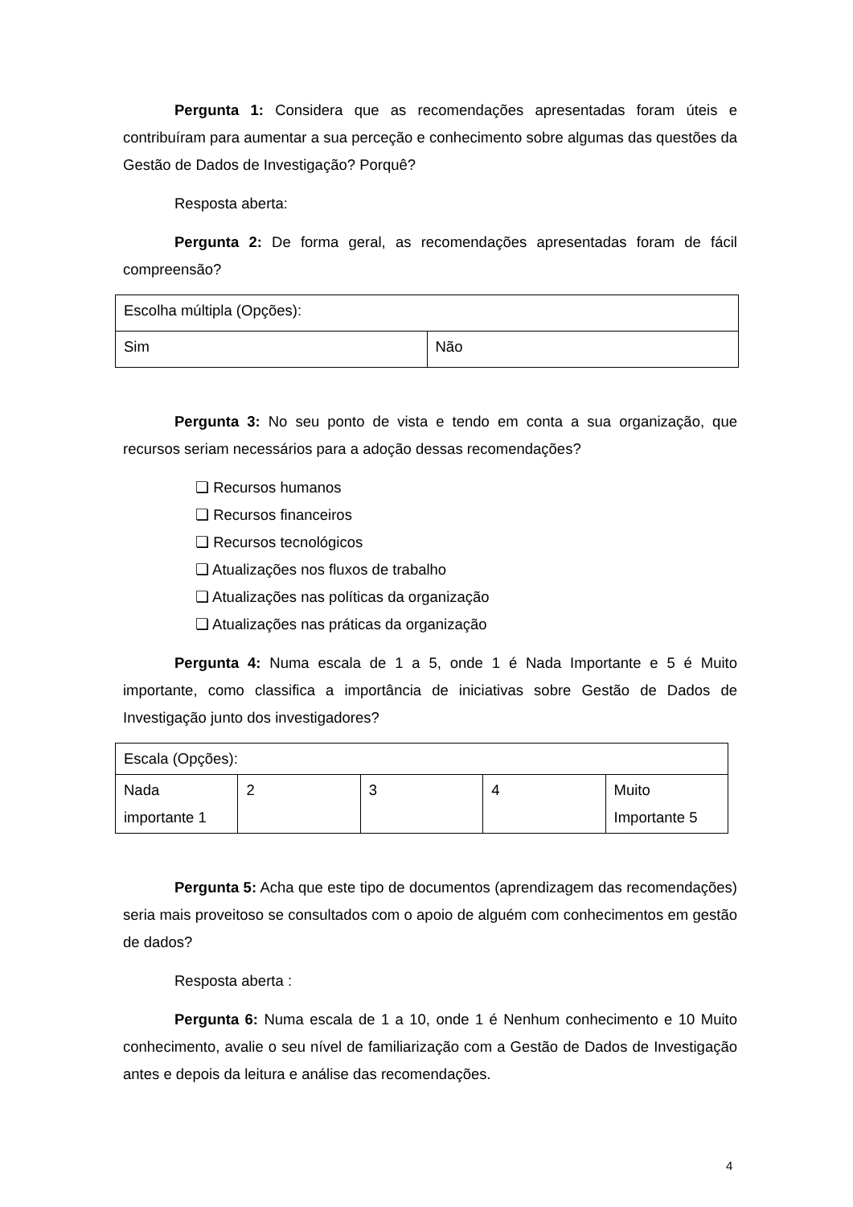Pergunta 1: Considera que as recomendações apresentadas foram úteis e contribuíram para aumentar a sua perceção e conhecimento sobre algumas das questões da Gestão de Dados de Investigação? Porquê?
Resposta aberta:
Pergunta 2: De forma geral, as recomendações apresentadas foram de fácil compreensão?
| Escolha múltipla (Opções): | |
| Sim | Não |
Pergunta 3: No seu ponto de vista e tendo em conta a sua organização, que recursos seriam necessários para a adoção dessas recomendações?
❏ Recursos humanos
❏ Recursos financeiros
❏ Recursos tecnológicos
❏ Atualizações nos fluxos de trabalho
❏ Atualizações nas políticas da organização
❏ Atualizações nas práticas da organização
Pergunta 4: Numa escala de 1 a 5, onde 1 é Nada Importante e 5 é Muito importante, como classifica a importância de iniciativas sobre Gestão de Dados de Investigação junto dos investigadores?
| Escala (Opções): | | | | |
| Nada importante 1 | 2 | 3 | 4 | Muito Importante 5 |
Pergunta 5: Acha que este tipo de documentos (aprendizagem das recomendações) seria mais proveitoso se consultados com o apoio de alguém com conhecimentos em gestão de dados?
Resposta aberta :
Pergunta 6: Numa escala de 1 a 10, onde 1 é Nenhum conhecimento e 10 Muito conhecimento, avalie o seu nível de familiarização com a Gestão de Dados de Investigação antes e depois da leitura e análise das recomendações.
4